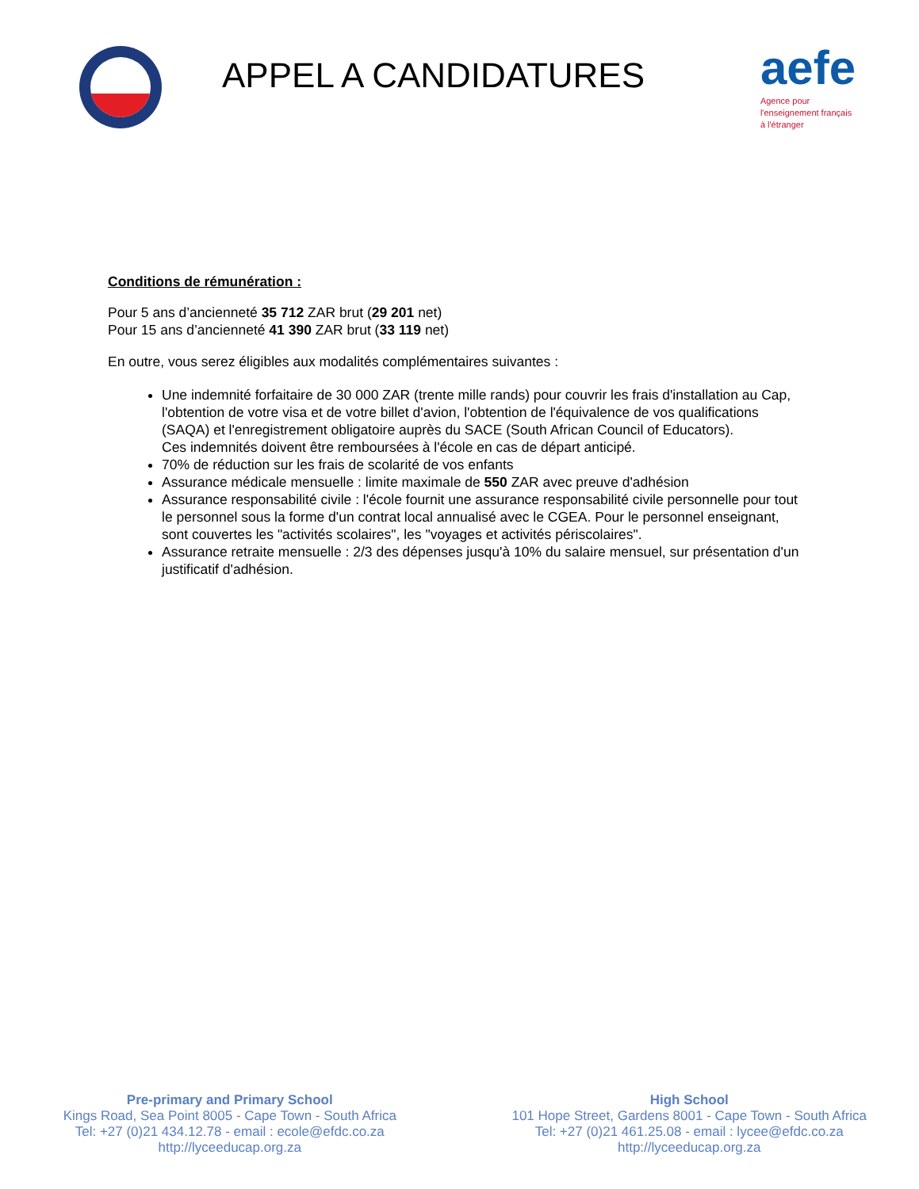APPEL A CANDIDATURES
aefe
Agence pour
l'enseignement français
à l'étranger
Conditions de rémunération :
Pour 5 ans d’ancienneté 35 712 ZAR brut (29 201 net)
Pour 15 ans d’ancienneté 41 390 ZAR brut (33 119 net)
En outre, vous serez éligibles aux modalités complémentaires suivantes :
Une indemnité forfaitaire de 30 000 ZAR (trente mille rands) pour couvrir les frais d'installation au Cap, l'obtention de votre visa et de votre billet d'avion, l'obtention de l'équivalence de vos qualifications (SAQA) et l'enregistrement obligatoire auprès du SACE (South African Council of Educators).
Ces indemnités doivent être remboursées à l'école en cas de départ anticipé.
70% de réduction sur les frais de scolarité de vos enfants
Assurance médicale mensuelle : limite maximale de 550 ZAR avec preuve d'adhésion
Assurance responsabilité civile : l'école fournit une assurance responsabilité civile personnelle pour tout le personnel sous la forme d'un contrat local annualisé avec le CGEA. Pour le personnel enseignant, sont couvertes les "activités scolaires", les "voyages et activités périscolaires".
Assurance retraite mensuelle : 2/3 des dépenses jusqu'à 10% du salaire mensuel, sur présentation d'un justificatif d'adhésion.
Pre-primary and Primary School
Kings Road, Sea Point 8005 - Cape Town - South Africa
Tel: +27 (0)21 434.12.78 - email : ecole@efdc.co.za
http://lyceeducap.org.za
High School
101 Hope Street, Gardens 8001 - Cape Town - South Africa
Tel: +27 (0)21 461.25.08 - email : lycee@efdc.co.za
http://lyceeducap.org.za